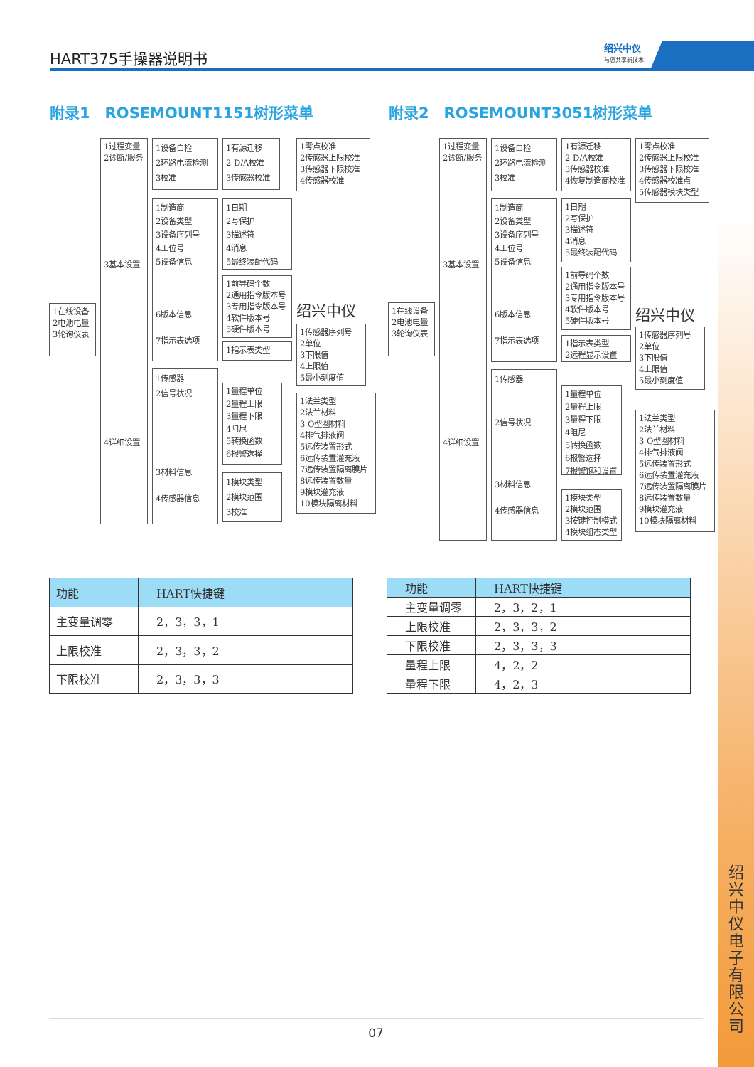HART375手操器说明书
绍兴中仪
与您共享新技术
附录1　ROSEMOUNT1151树形菜单 附录2　ROSEMOUNT3051树形菜单
1在线设备
2电池电量
3轮询仪表
1过程变量
2诊断/服务
3基本设置
4详细设置
1设备自检
2环路电流检测
3校准
1制造商
2设备类型
3设备序列号
4工位号
5设备信息
6版本信息
7指示表选项
1传感器
2信号状况
3材料信息
4传感器信息
1有源迁移
2 D/A校准
3传感器校准
1日期
2写保护
3描述符
4消息
5最终装配代码
1前导码个数
2通用指令版本号
3专用指令版本号
4软件版本号
5硬件版本号
1指示表类型
1量程单位
2量程上限
3量程下限
4阻尼
5转换函数
6报警选择
1模块类型
2模块范围
3校准
1零点校准
2传感器上限校准
3传感器下限校准
4传感器校准
绍兴中仪
1传感器序列号
2单位
3下限值
4上限值
5最小刻度值
1法兰类型
2法兰材料
3 O型圈材料
4排气排液阀
5远传装置形式
6远传装置灌充液
7远传装置隔离膜片
8远传装置数量
9模块灌充液
10模块隔离材料
1在线设备
2电池电量
3轮询仪表
1过程变量
2诊断/服务
3基本设置
4详细设置
1设备自检
2环路电流检测
3校准
1制造商
2设备类型
3设备序列号
4工位号
5设备信息
6版本信息
7指示表选项
1传感器
2信号状况
3材料信息
4传感器信息
1有源迁移
2 D/A校准
3传感器校准
4恢复制造商校准
1日期
2写保护
3描述符
4消息
5最终装配代码
1前导码个数
2通用指令版本号
3专用指令版本号
4软件版本号
5硬件版本号
1指示表类型
2远程显示设置
1量程单位
2量程上限
3量程下限
4阻尼
5转换函数
6报警选择
7报警饱和设置
1模块类型
2模块范围
3按键控制模式
4模块组态类型
1零点校准
2传感器上限校准
3传感器下限校准
4传感器校准点
5传感器模块类型
绍兴中仪
1传感器序列号
2单位
3下限值
4上限值
5最小刻度值
1法兰类型
2法兰材料
3 O型圈材料
4排气排液阀
5远传装置形式
6远传装置灌充液
7远传装置隔离膜片
8远传装置数量
9模块灌充液
10模块隔离材料
| 功能 | HART快捷键 |
| --- | --- |
| 主变量调零 | 2，3，3，1 |
| 上限校准 | 2，3，3，2 |
| 下限校准 | 2，3，3，3 |
| 功能 | HART快捷键 |
| --- | --- |
| 主变量调零 | 2，3，2，1 |
| 上限校准 | 2，3，3，2 |
| 下限校准 | 2，3，3，3 |
| 量程上限 | 4，2，2 |
| 量程下限 | 4，2，3 |
绍兴中仪电子有限公司
07